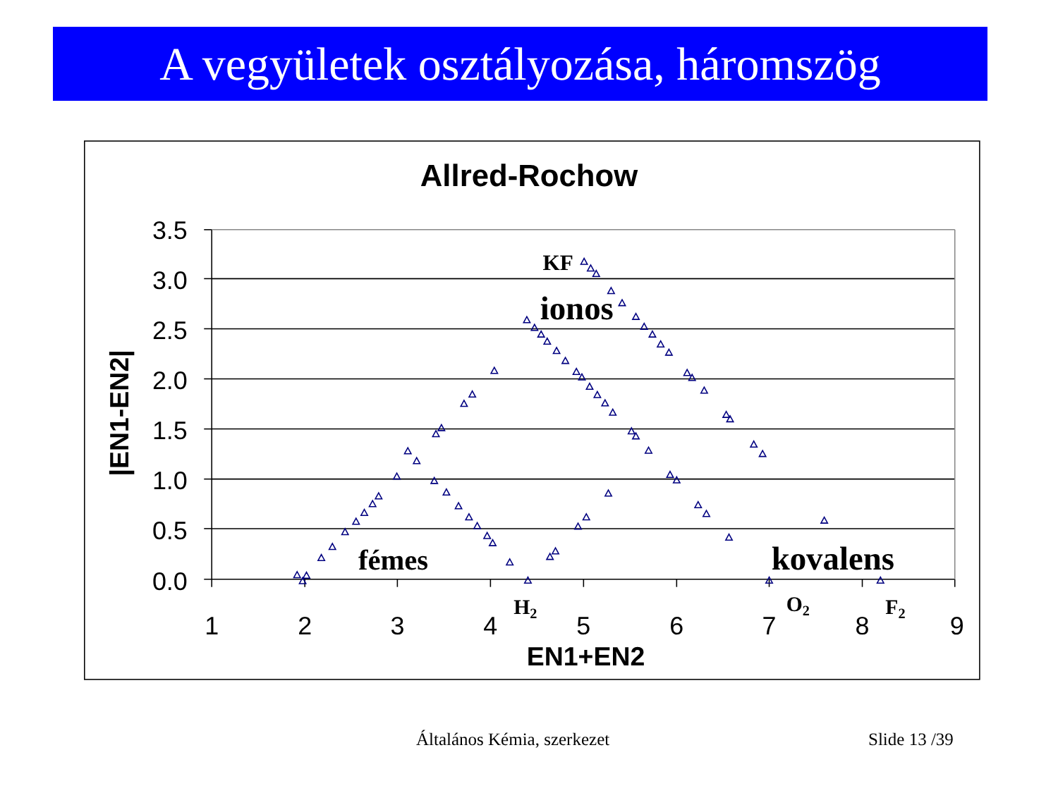A vegyületek osztályozása, háromszög
Allred-Rochow
3.5
3.0
2.5
2.0
1.5
1.0
0.5
0.0
1
2
3
4
5
6
7
8
9
EN1+EN2
|EN1-EN2|
KF
ionos
fémes
kovalens
H2
O2
F2
Általános Kémia, szerkezet Slide 13 /39